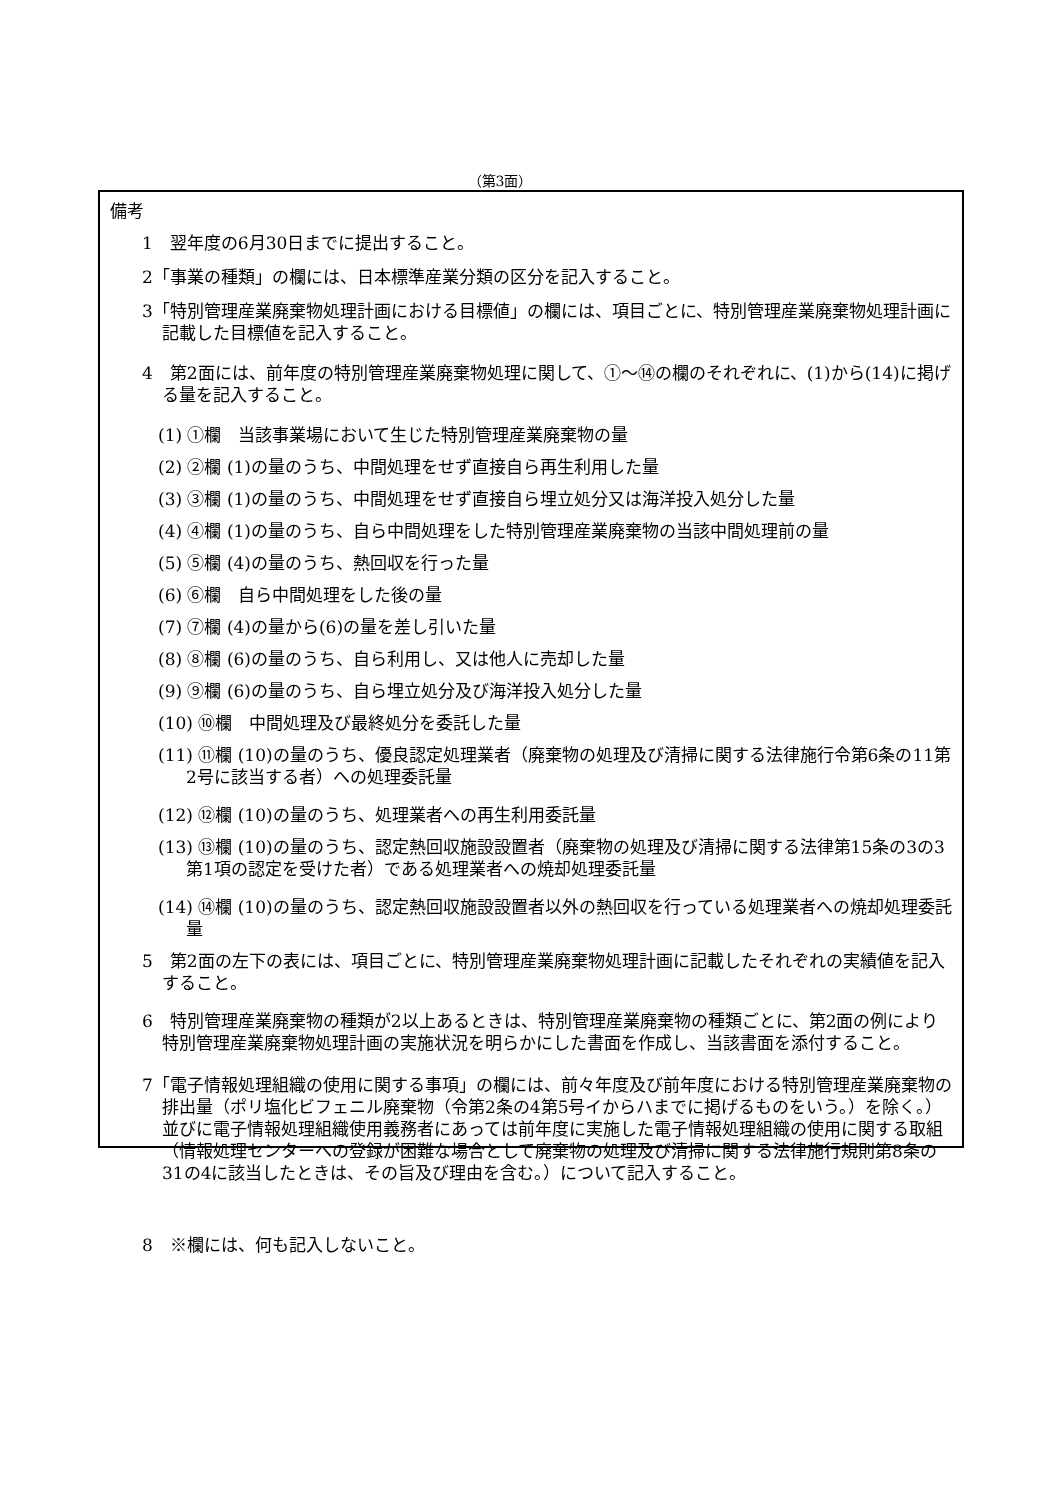（第3面）
備考
1　翌年度の6月30日までに提出すること。
2「事業の種類」の欄には、日本標準産業分類の区分を記入すること。
3「特別管理産業廃棄物処理計画における目標値」の欄には、項目ごとに、特別管理産業廃棄物処理計画に記載した目標値を記入すること。
4　第2面には、前年度の特別管理産業廃棄物処理に関して、①～⑭の欄のそれぞれに、(1)から(14)に掲げる量を記入すること。
(1) ①欄　当該事業場において生じた特別管理産業廃棄物の量
(2) ②欄 (1)の量のうち、中間処理をせず直接自ら再生利用した量
(3) ③欄 (1)の量のうち、中間処理をせず直接自ら埋立処分又は海洋投入処分した量
(4) ④欄 (1)の量のうち、自ら中間処理をした特別管理産業廃棄物の当該中間処理前の量
(5) ⑤欄 (4)の量のうち、熱回収を行った量
(6) ⑥欄　自ら中間処理をした後の量
(7) ⑦欄 (4)の量から(6)の量を差し引いた量
(8) ⑧欄 (6)の量のうち、自ら利用し、又は他人に売却した量
(9) ⑨欄 (6)の量のうち、自ら埋立処分及び海洋投入処分した量
(10) ⑩欄　中間処理及び最終処分を委託した量
(11) ⑪欄 (10)の量のうち、優良認定処理業者（廃棄物の処理及び清掃に関する法律施行令第6条の11第2号に該当する者）への処理委託量
(12) ⑫欄 (10)の量のうち、処理業者への再生利用委託量
(13) ⑬欄 (10)の量のうち、認定熱回収施設設置者（廃棄物の処理及び清掃に関する法律第15条の3の3第1項の認定を受けた者）である処理業者への焼却処理委託量
(14) ⑭欄 (10)の量のうち、認定熱回収施設設置者以外の熱回収を行っている処理業者への焼却処理委託量
5　第2面の左下の表には、項目ごとに、特別管理産業廃棄物処理計画に記載したそれぞれの実績値を記入すること。
6　特別管理産業廃棄物の種類が2以上あるときは、特別管理産業廃棄物の種類ごとに、第2面の例により特別管理産業廃棄物処理計画の実施状況を明らかにした書面を作成し、当該書面を添付すること。
7「電子情報処理組織の使用に関する事項」の欄には、前々年度及び前年度における特別管理産業廃棄物の排出量（ポリ塩化ビフェニル廃棄物（令第2条の4第5号イからハまでに掲げるものをいう。）を除く。）並びに電子情報処理組織使用義務者にあっては前年度に実施した電子情報処理組織の使用に関する取組（情報処理センターへの登録が困難な場合として廃棄物の処理及び清掃に関する法律施行規則第8条の31の4に該当したときは、その旨及び理由を含む。）について記入すること。
8　※欄には、何も記入しないこと。